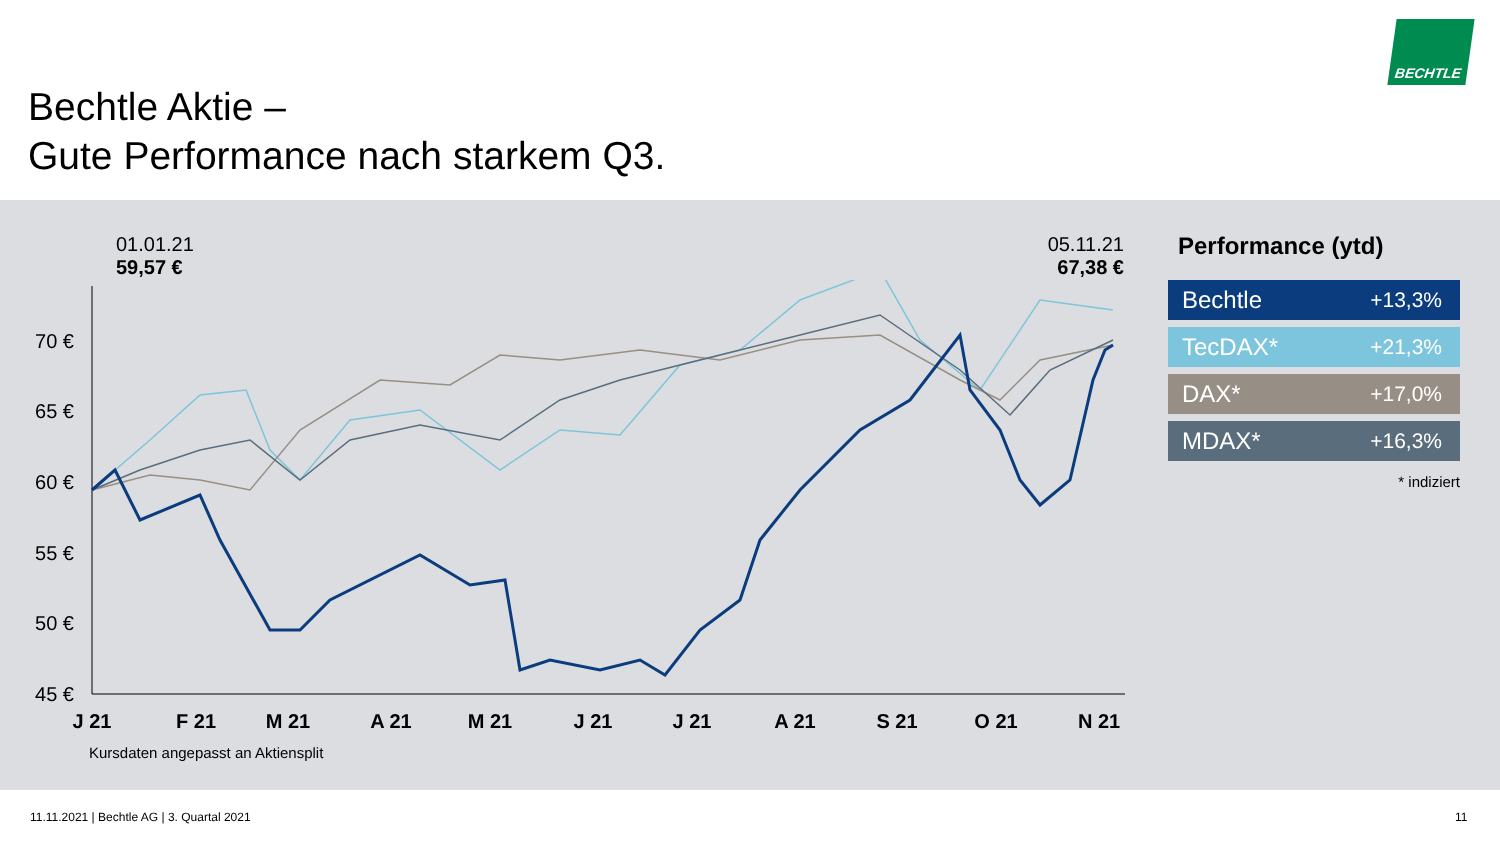Bechtle Aktie –
Gute Performance nach starkem Q3.
BECHTLE
01.01.21
59,57 €
05.11.21
67,38 €
70 €
65 €
60 €
55 €
50 €
45 €
J 21
F 21
M 21
A 21
M 21
J 21
J 21
A 21
S 21
O 21
N 21
Kursdaten angepasst an Aktiensplit
Performance (ytd)
Bechtle +13,3%
TecDAX* +21,3%
DAX* +17,0%
MDAX* +16,3%
* indiziert
11.11.2021 | Bechtle AG | 3. Quartal 2021
11